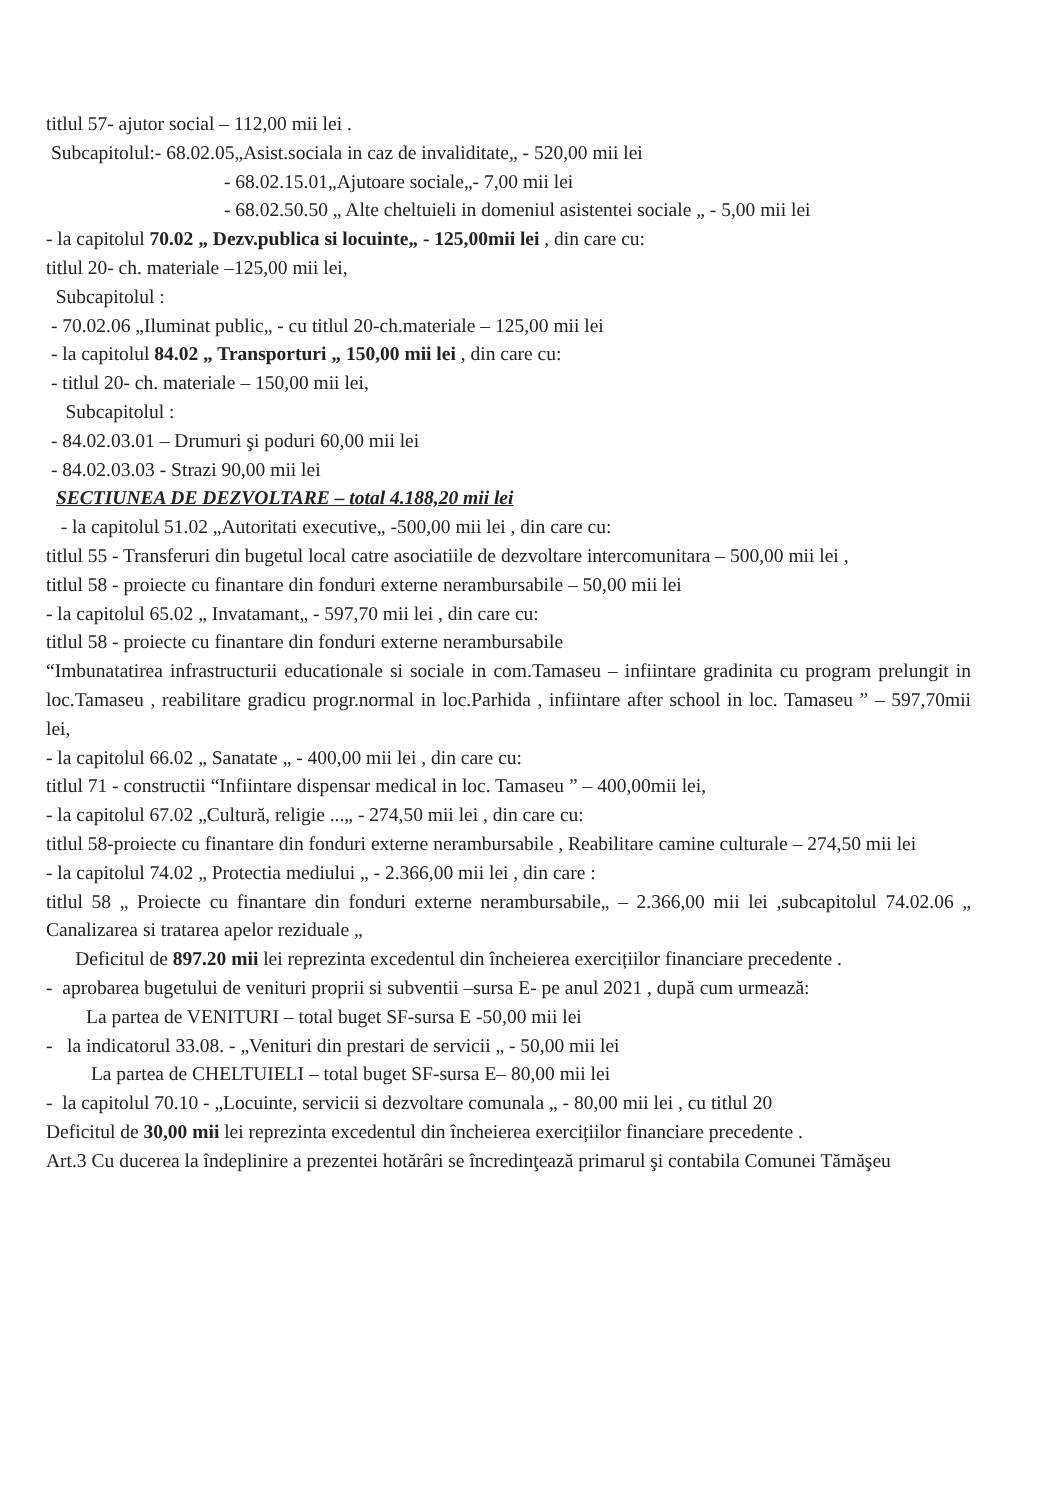titlul 57- ajutor social – 112,00 mii lei .
Subcapitolul:- 68.02.05„Asist.sociala in caz de invaliditate„ - 520,00 mii lei
- 68.02.15.01„Ajutoare sociale„- 7,00 mii lei
- 68.02.50.50 „ Alte cheltuieli in domeniul asistentei sociale „ - 5,00 mii lei
- la capitolul 70.02 „ Dezv.publica si locuinte„ - 125,00mii lei , din care cu:
titlul 20- ch. materiale –125,00 mii lei,
Subcapitolul :
- 70.02.06 „Iluminat public„ - cu titlul 20-ch.materiale – 125,00 mii lei
- la capitolul 84.02 „ Transporturi „ 150,00 mii lei , din care cu:
- titlul 20- ch. materiale – 150,00 mii lei,
Subcapitolul :
- 84.02.03.01 – Drumuri şi poduri 60,00 mii lei
- 84.02.03.03 - Strazi 90,00 mii lei
SECTIUNEA DE DEZVOLTARE – total 4.188,20 mii lei
- la capitolul 51.02 „Autoritati executive„ -500,00 mii lei , din care cu:
titlul 55 - Transferuri din bugetul local catre asociatiile de dezvoltare intercomunitara – 500,00 mii lei ,
titlul 58 - proiecte cu finantare din fonduri externe nerambursabile – 50,00 mii lei
- la capitolul 65.02 „ Invatamant„ - 597,70 mii lei , din care cu:
titlul 58 - proiecte cu finantare din fonduri externe nerambursabile
“Imbunatatirea infrastructurii educationale si sociale in com.Tamaseu – infiintare gradinita cu program prelungit in loc.Tamaseu , reabilitare gradicu progr.normal in loc.Parhida , infiintare after school in loc. Tamaseu ” – 597,70mii lei,
- la capitolul 66.02 „ Sanatate „ - 400,00 mii lei , din care cu:
titlul 71 - constructii “Infiintare dispensar medical in loc. Tamaseu ” – 400,00mii lei,
- la capitolul 67.02 „Cultură, religie ...„ - 274,50 mii lei , din care cu:
titlul 58-proiecte cu finantare din fonduri externe nerambursabile , Reabilitare camine culturale – 274,50 mii lei
- la capitolul 74.02 „ Protectia mediului „ - 2.366,00 mii lei , din care :
titlul 58 „ Proiecte cu finantare din fonduri externe nerambursabile„ – 2.366,00 mii lei ,subcapitolul 74.02.06 „ Canalizarea si tratarea apelor reziduale „
Deficitul de 897.20 mii lei reprezinta excedentul din încheierea exercițiilor financiare precedente .
- aprobarea bugetului de venituri proprii si subventii –sursa E- pe anul 2021 , după cum urmează:
La partea de VENITURI – total buget SF-sursa E -50,00 mii lei
- la indicatorul 33.08. - „Venituri din prestari de servicii „ - 50,00 mii lei
La partea de CHELTUIELI – total buget SF-sursa E– 80,00 mii lei
- la capitolul 70.10 - „Locuinte, servicii si dezvoltare comunala „ - 80,00 mii lei , cu titlul 20
Deficitul de 30,00 mii lei reprezinta excedentul din încheierea exercițiilor financiare precedente .
Art.3 Cu ducerea la îndeplinire a prezentei hotărâri se încredinţează primarul şi contabila Comunei Tămăşeu